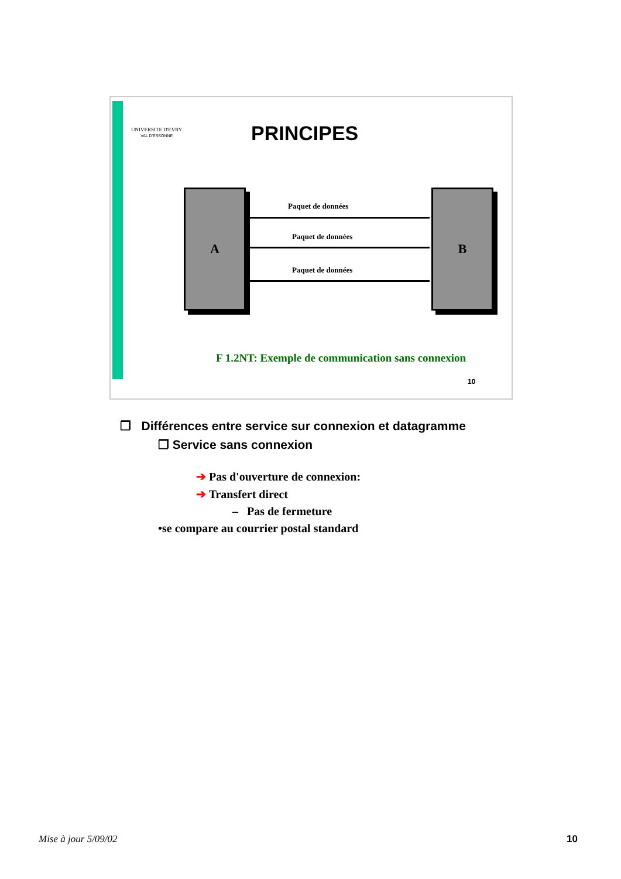UNIVERSITE D'EVRY
VAL D'ESSONNE
PRINCIPES
A B
Paquet de données
Paquet de données
Paquet de données
F 1.2NT: Exemple de communication sans connexion
10
❐ Différences entre service sur connexion et datagramme
❐ Service sans connexion
➔ Pas d'ouverture de connexion:
➔ Transfert direct
– Pas de fermeture
•se compare au courrier postal standard
Mise à jour 5/09/02 10